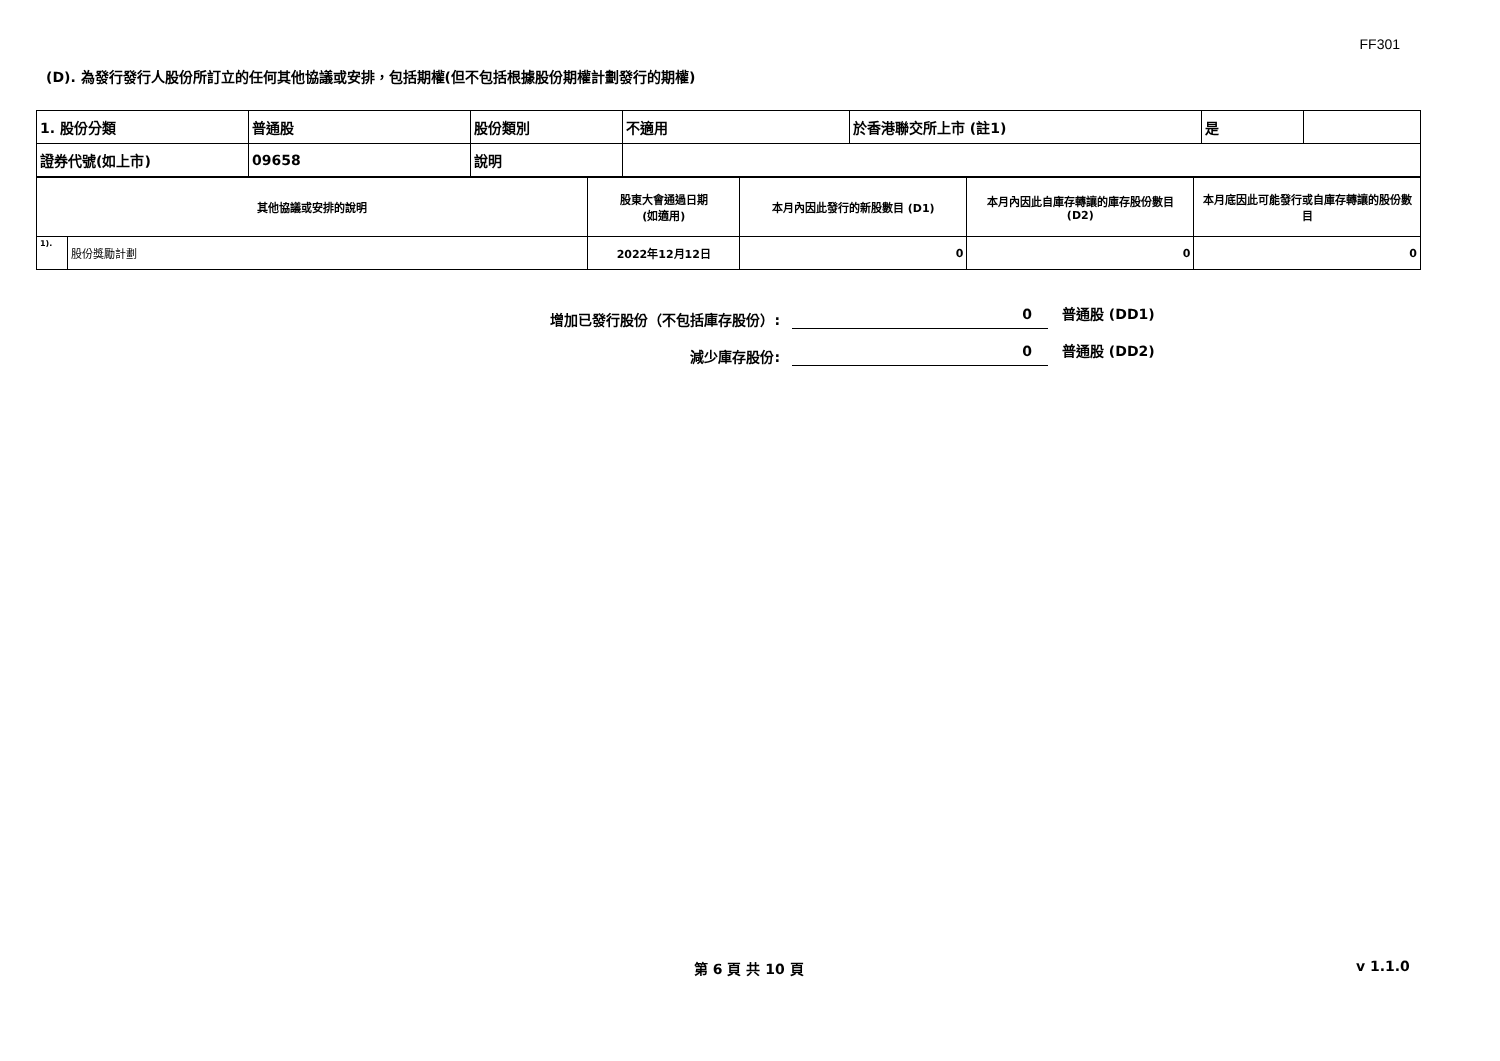FF301
(D). 為發行發行人股份所訂立的任何其他協議或安排，包括期權(但不包括根據股份期權計劃發行的期權)
| 1. 股份分類 | 普通股 | 股份類別 | 不適用 | 於香港聯交所上市 (註1) | 是 | |
| 證券代號(如上市) | 09658 | 說明 | | | | |
| 其他協議或安排的說明 | | 股東大會通過日期 (如適用) | 本月內因此發行的新股數目 (D1) | 本月內因此自庫存轉讓的庫存股份數目 (D2) | 本月底因此可能發行或自庫存轉讓的股份數目 |
| 1). | 股份獎勵計劃 | 2022年12月12日 | 0 | 0 | 0 |
增加已發行股份（不包括庫存股份）: 0 普通股 (DD1)
減少庫存股份: 0 普通股 (DD2)
第 6 頁 共 10 頁 v 1.1.0